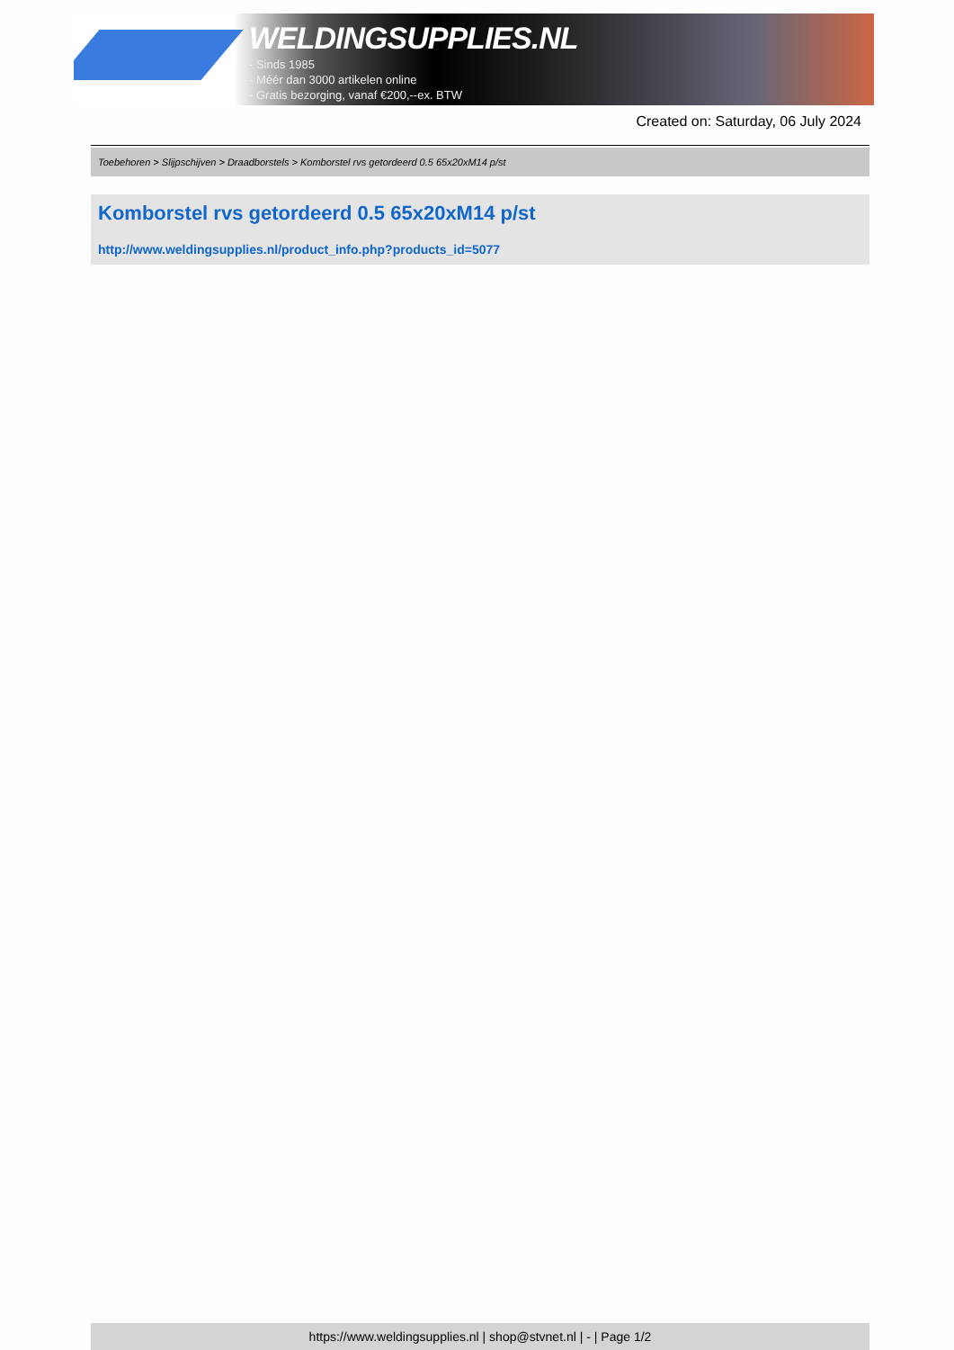WELDINGSUPPLIES.NL
- Sinds 1985
- Méér dan 3000 artikelen online
- Gratis bezorging, vanaf €200,--ex. BTW
Created on: Saturday, 06 July 2024
Toebehoren > Slijpschijven > Draadborstels > Komborstel rvs getordeerd 0.5 65x20xM14 p/st
Komborstel rvs getordeerd 0.5 65x20xM14 p/st
http://www.weldingsupplies.nl/product_info.php?products_id=5077
https://www.weldingsupplies.nl | shop@stvnet.nl | - | Page 1/2